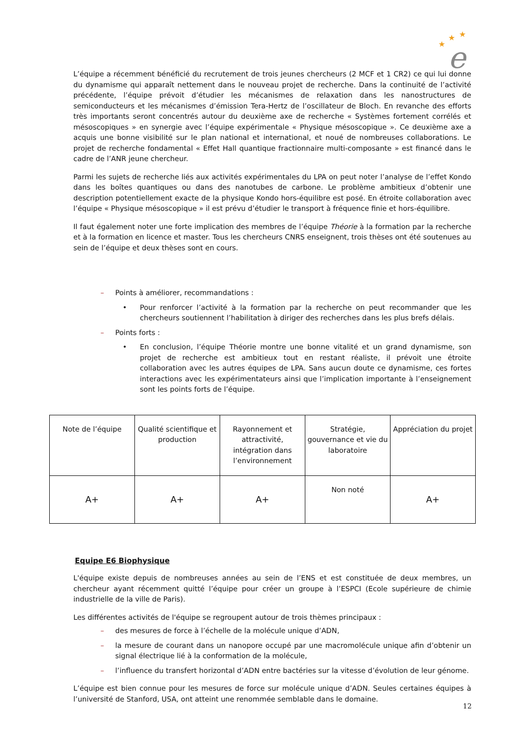★
★
★
e
L’équipe a récemment bénéficié du recrutement de trois jeunes chercheurs (2 MCF et 1 CR2) ce qui lui donne du dynamisme qui apparaît nettement dans le nouveau projet de recherche. Dans la continuité de l’activité précédente, l’équipe prévoit d’étudier les mécanismes de relaxation dans les nanostructures de semiconducteurs et les mécanismes d’émission Tera-Hertz de l’oscillateur de Bloch. En revanche des efforts très importants seront concentrés autour du deuxième axe de recherche « Systèmes fortement corrélés et mésoscopiques » en synergie avec l’équipe expérimentale « Physique mésoscopique ». Ce deuxième axe a acquis une bonne visibilité sur le plan national et international, et noué de nombreuses collaborations. Le projet de recherche fondamental « Effet Hall quantique fractionnaire multi-composante » est financé dans le cadre de l’ANR jeune chercheur.
Parmi les sujets de recherche liés aux activités expérimentales du LPA on peut noter l’analyse de l’effet Kondo dans les boîtes quantiques ou dans des nanotubes de carbone. Le problème ambitieux d’obtenir une description potentiellement exacte de la physique Kondo hors-équilibre est posé. En étroite collaboration avec l’équipe « Physique mésoscopique » il est prévu d’étudier le transport à fréquence finie et hors-équilibre.
Il faut également noter une forte implication des membres de l’équipe Théorie à la formation par la recherche et à la formation en licence et master. Tous les chercheurs CNRS enseignent, trois thèses ont été soutenues au sein de l’équipe et deux thèses sont en cours.
– Points à améliorer, recommandations :
• Pour renforcer l’activité à la formation par la recherche on peut recommander que les chercheurs soutiennent l’habilitation à diriger des recherches dans les plus brefs délais.
– Points forts :
• En conclusion, l’équipe Théorie montre une bonne vitalité et un grand dynamisme, son projet de recherche est ambitieux tout en restant réaliste, il prévoit une étroite collaboration avec les autres équipes de LPA. Sans aucun doute ce dynamisme, ces fortes interactions avec les expérimentateurs ainsi que l’implication importante à l’enseignement sont les points forts de l’équipe.
| Note de l’équipe | Qualité scientifique et production | Rayonnement et attractivité, intégration dans l’environnement | Stratégie, gouvernance et vie du laboratoire | Appréciation du projet |
| A+ | A+ | A+ | Non noté | A+ |
Equipe E6 Biophysique
L'équipe existe depuis de nombreuses années au sein de l’ENS et est constituée de deux membres, un chercheur ayant récemment quitté l’équipe pour créer un groupe à l’ESPCI (Ecole supérieure de chimie industrielle de la ville de Paris).
Les différentes activités de l'équipe se regroupent autour de trois thèmes principaux :
– des mesures de force à l’échelle de la molécule unique d’ADN,
– la mesure de courant dans un nanopore occupé par une macromolécule unique afin d’obtenir un signal électrique lié à la conformation de la molécule,
– l’influence du transfert horizontal d’ADN entre bactéries sur la vitesse d’évolution de leur génome.
L’équipe est bien connue pour les mesures de force sur molécule unique d’ADN. Seules certaines équipes à l’université de Stanford, USA, ont atteint une renommée semblable dans le domaine.
12